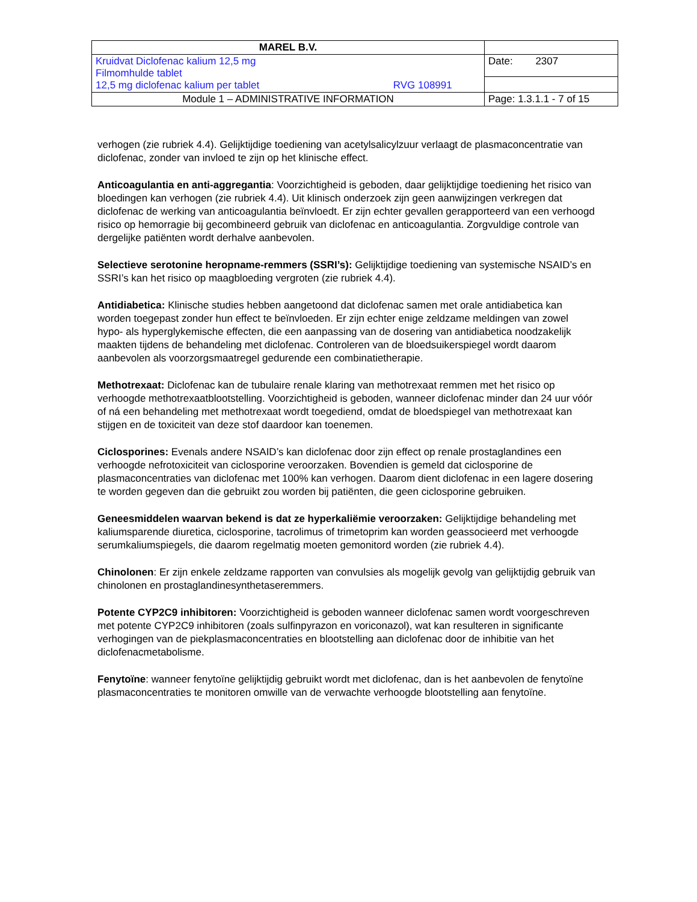| MAREL B.V. | |
| Kruidvat Diclofenac kalium 12,5 mg Filmomhulde tablet 12,5 mg diclofenac kalium per tablet RVG 108991 | Date: 2307 |
| Module 1 – ADMINISTRATIVE INFORMATION | Page: 1.3.1.1 - 7 of 15 |
verhogen (zie rubriek 4.4). Gelijktijdige toediening van acetylsalicylzuur verlaagt de plasmaconcentratie van diclofenac, zonder van invloed te zijn op het klinische effect.
Anticoagulantia en anti-aggregantia: Voorzichtigheid is geboden, daar gelijktijdige toediening het risico van bloedingen kan verhogen (zie rubriek 4.4). Uit klinisch onderzoek zijn geen aanwijzingen verkregen dat diclofenac de werking van anticoagulantia beïnvloedt. Er zijn echter gevallen gerapporteerd van een verhoogd risico op hemorragie bij gecombineerd gebruik van diclofenac en anticoagulantia. Zorgvuldige controle van dergelijke patiënten wordt derhalve aanbevolen.
Selectieve serotonine heropname-remmers (SSRI’s): Gelijktijdige toediening van systemische NSAID’s en SSRI’s kan het risico op maagbloeding vergroten (zie rubriek 4.4).
Antidiabetica: Klinische studies hebben aangetoond dat diclofenac samen met orale antidiabetica kan worden toegepast zonder hun effect te beïnvloeden. Er zijn echter enige zeldzame meldingen van zowel hypo- als hyperglykemische effecten, die een aanpassing van de dosering van antidiabetica noodzakelijk maakten tijdens de behandeling met diclofenac. Controleren van de bloedsuikerspiegel wordt daarom aanbevolen als voorzorgsmaatregel gedurende een combinatietherapie.
Methotrexaat: Diclofenac kan de tubulaire renale klaring van methotrexaat remmen met het risico op verhoogde methotrexaatblootstelling. Voorzichtigheid is geboden, wanneer diclofenac minder dan 24 uur vóór of ná een behandeling met methotrexaat wordt toegediend, omdat de bloedspiegel van methotrexaat kan stijgen en de toxiciteit van deze stof daardoor kan toenemen.
Ciclosporines: Evenals andere NSAID’s kan diclofenac door zijn effect op renale prostaglandines een verhoogde nefrotoxiciteit van ciclosporine veroorzaken. Bovendien is gemeld dat ciclosporine de plasmaconcentraties van diclofenac met 100% kan verhogen. Daarom dient diclofenac in een lagere dosering te worden gegeven dan die gebruikt zou worden bij patiënten, die geen ciclosporine gebruiken.
Geneesmiddelen waarvan bekend is dat ze hyperkaliëmie veroorzaken: Gelijktijdige behandeling met kaliumsparende diuretica, ciclosporine, tacrolimus of trimetoprim kan worden geassocieerd met verhoogde serumkaliumspiegels, die daarom regelmatig moeten gemonitord worden (zie rubriek 4.4).
Chinolonen: Er zijn enkele zeldzame rapporten van convulsies als mogelijk gevolg van gelijktijdig gebruik van chinolonen en prostaglandinesynthetaseremmers.
Potente CYP2C9 inhibitoren: Voorzichtigheid is geboden wanneer diclofenac samen wordt voorgeschreven met potente CYP2C9 inhibitoren (zoals sulfinpyrazon en voriconazol), wat kan resulteren in significante verhogingen van de piekplasmaconcentraties en blootstelling aan diclofenac door de inhibitie van het diclofenacmetabolisme.
Fenytoïne: wanneer fenytoïne gelijktijdig gebruikt wordt met diclofenac, dan is het aanbevolen de fenytoïne plasmaconcentraties te monitoren omwille van de verwachte verhoogde blootstelling aan fenytoïne.